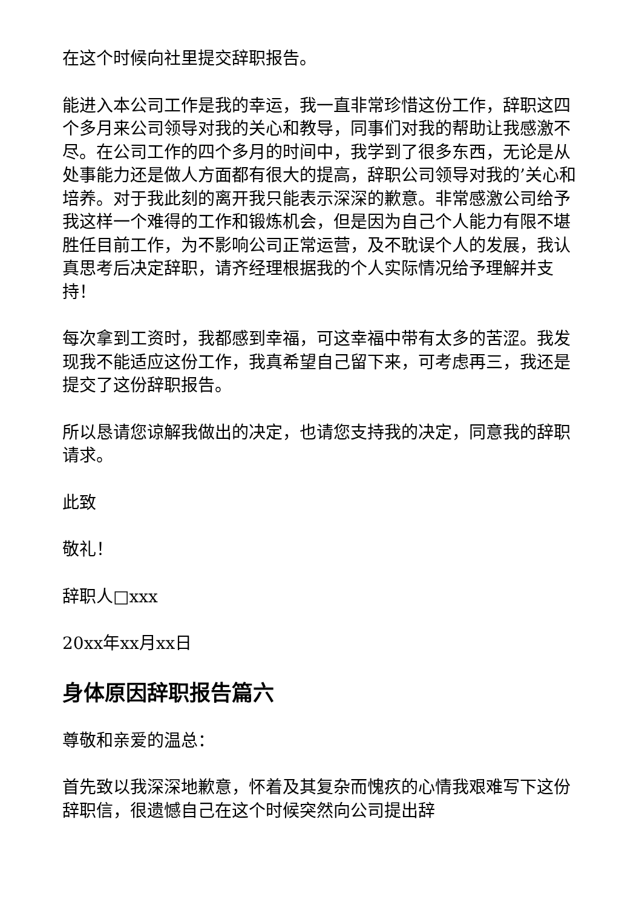在这个时候向社里提交辞职报告。
能进入本公司工作是我的幸运，我一直非常珍惜这份工作，辞职这四个多月来公司领导对我的关心和教导，同事们对我的帮助让我感激不尽。在公司工作的四个多月的时间中，我学到了很多东西，无论是从处事能力还是做人方面都有很大的提高，辞职公司领导对我的’关心和培养。对于我此刻的离开我只能表示深深的歉意。非常感激公司给予我这样一个难得的工作和锻炼机会，但是因为自己个人能力有限不堪胜任目前工作，为不影响公司正常运营，及不耽误个人的发展，我认真思考后决定辞职，请齐经理根据我的个人实际情况给予理解并支持！
每次拿到工资时，我都感到幸福，可这幸福中带有太多的苦涩。我发现我不能适应这份工作，我真希望自己留下来，可考虑再三，我还是提交了这份辞职报告。
所以恳请您谅解我做出的决定，也请您支持我的决定，同意我的辞职请求。
此致
敬礼！
辞职人□xxx
20xx年xx月xx日
身体原因辞职报告篇六
尊敬和亲爱的温总：
首先致以我深深地歉意，怀着及其复杂而愧疚的心情我艰难写下这份辞职信，很遗憾自己在这个时候突然向公司提出辞